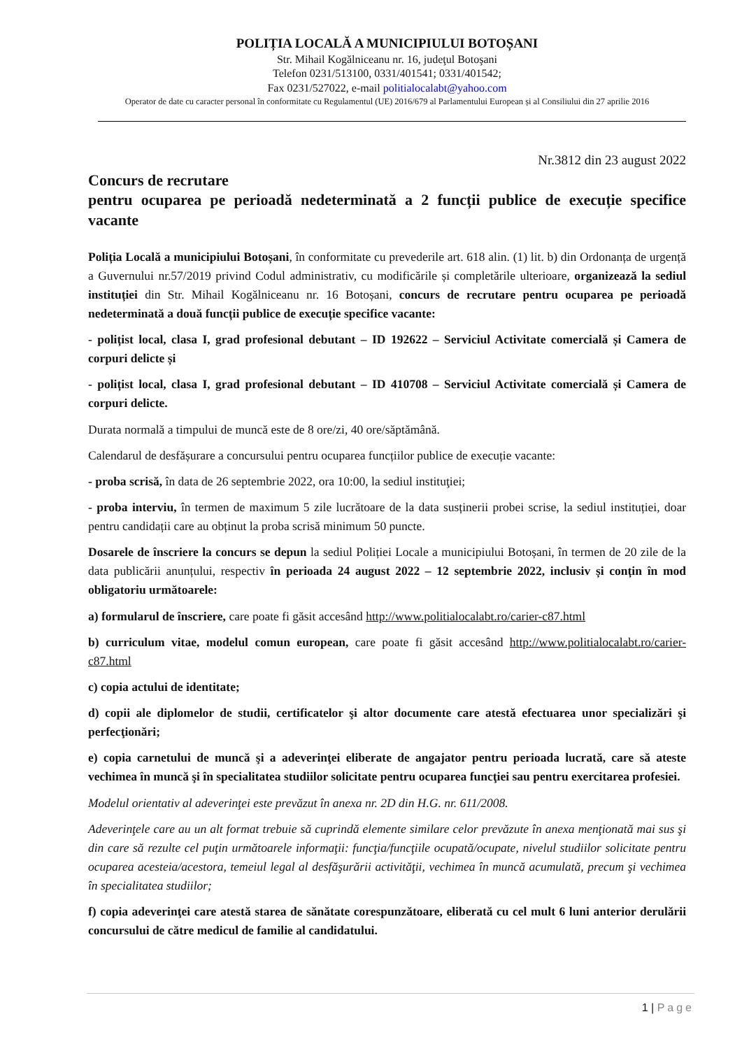POLIȚIA LOCALĂ A MUNICIPIULUI BOTOȘANI
Str. Mihail Kogălniceanu nr. 16, judeţul Botoşani
Telefon 0231/513100, 0331/401541; 0331/401542;
Fax 0231/527022, e-mail politialocalabt@yahoo.com
Operator de date cu caracter personal în conformitate cu Regulamentul (UE) 2016/679 al Parlamentului European și al Consiliului din 27 aprilie 2016
Nr.3812 din 23 august 2022
Concurs de recrutare
pentru ocuparea pe perioadă nedeterminată a 2 funcții publice de execuție specifice vacante
Poliția Locală a municipiului Botoșani, în conformitate cu prevederile art. 618 alin. (1) lit. b) din Ordonanța de urgență a Guvernului nr.57/2019 privind Codul administrativ, cu modificările și completările ulterioare, organizează la sediul instituției din Str. Mihail Kogălniceanu nr. 16 Botoșani, concurs de recrutare pentru ocuparea pe perioadă nedeterminată a două funcții publice de execuție specifice vacante:
- polițist local, clasa I, grad profesional debutant – ID 192622 – Serviciul Activitate comercială și Camera de corpuri delicte și
- polițist local, clasa I, grad profesional debutant – ID 410708 – Serviciul Activitate comercială și Camera de corpuri delicte.
Durata normală a timpului de muncă este de 8 ore/zi, 40 ore/săptămână.
Calendarul de desfășurare a concursului pentru ocuparea funcțiilor publice de execuție vacante:
- proba scrisă, în data de 26 septembrie 2022, ora 10:00, la sediul instituţiei;
- proba interviu, în termen de maximum 5 zile lucrătoare de la data susținerii probei scrise, la sediul instituției, doar pentru candidații care au obținut la proba scrisă minimum 50 puncte.
Dosarele de înscriere la concurs se depun la sediul Poliției Locale a municipiului Botoșani, în termen de 20 zile de la data publicării anunțului, respectiv în perioada 24 august 2022 – 12 septembrie 2022, inclusiv și conțin în mod obligatoriu următoarele:
a) formularul de înscriere, care poate fi găsit accesând http://www.politialocalabt.ro/carier-c87.html
b) curriculum vitae, modelul comun european, care poate fi găsit accesând http://www.politialocalabt.ro/carier-c87.html
c) copia actului de identitate;
d) copii ale diplomelor de studii, certificatelor şi altor documente care atestă efectuarea unor specializări şi perfecţionări;
e) copia carnetului de muncă şi a adeverinţei eliberate de angajator pentru perioada lucrată, care să ateste vechimea în muncă şi în specialitatea studiilor solicitate pentru ocuparea funcţiei sau pentru exercitarea profesiei.
Modelul orientativ al adeverinţei este prevăzut în anexa nr. 2D din H.G. nr. 611/2008.
Adeverinţele care au un alt format trebuie să cuprindă elemente similare celor prevăzute în anexa menţionată mai sus şi din care să rezulte cel puţin următoarele informaţii: funcţia/funcţiile ocupată/ocupate, nivelul studiilor solicitate pentru ocuparea acesteia/acestora, temeiul legal al desfăşurării activităţii, vechimea în muncă acumulată, precum şi vechimea în specialitatea studiilor;
f) copia adeverinţei care atestă starea de sănătate corespunzătoare, eliberată cu cel mult 6 luni anterior derulării concursului de către medicul de familie al candidatului.
1 | Page